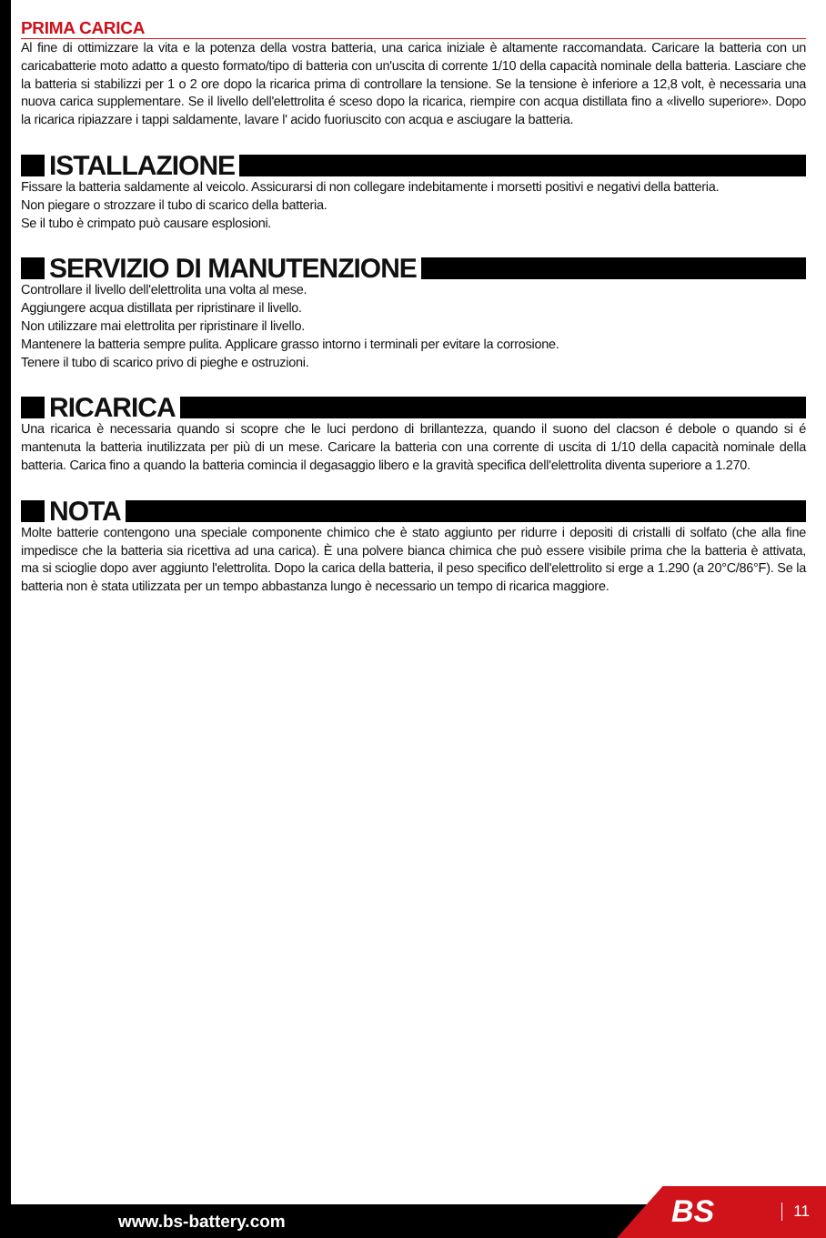PRIMA CARICA
Al fine di ottimizzare la vita e la potenza della vostra batteria, una carica iniziale è altamente raccomandata. Caricare la batteria con un caricabatterie moto adatto a questo formato/tipo di batteria con un'uscita di corrente 1/10 della capacità nominale della batteria. Lasciare che la batteria si stabilizzi per 1 o 2 ore dopo la ricarica prima di controllare la tensione. Se la tensione è inferiore a 12,8 volt, è necessaria una nuova carica supplementare. Se il livello dell'elettrolita é sceso dopo la ricarica, riempire con acqua distillata fino a «livello superiore». Dopo la ricarica ripiazzare i tappi saldamente, lavare l' acido fuoriuscito con acqua e asciugare la batteria.
ISTALLAZIONE
Fissare la batteria saldamente al veicolo. Assicurarsi di non collegare indebitamente i morsetti positivi e negativi della batteria.
Non piegare o strozzare il tubo di scarico della batteria.
Se il tubo è crimpato può causare esplosioni.
SERVIZIO DI MANUTENZIONE
Controllare il livello dell'elettrolita una volta al mese.
Aggiungere acqua distillata per ripristinare il livello.
Non utilizzare mai elettrolita per ripristinare il livello.
Mantenere la batteria sempre pulita. Applicare grasso intorno i terminali per evitare la corrosione.
Tenere il tubo di scarico privo di pieghe e ostruzioni.
RICARICA
Una ricarica è necessaria quando si scopre che le luci perdono di brillantezza, quando il suono del clacson é debole o quando si é mantenuta la batteria inutilizzata per più di un mese. Caricare la batteria con una corrente di uscita di 1/10 della capacità nominale della batteria. Carica fino a quando la batteria comincia il degasaggio libero e la gravità specifica dell'elettrolita diventa superiore a 1.270.
NOTA
Molte batterie contengono una speciale componente chimico che è stato aggiunto per ridurre i depositi di cristalli di solfato (che alla fine impedisce che la batteria sia ricettiva ad una carica). È una polvere bianca chimica che può essere visibile prima che la batteria è attivata, ma si scioglie dopo aver aggiunto l'elettrolita. Dopo la carica della batteria, il peso specifico dell'elettrolito si erge a 1.290 (a 20°C/86°F). Se la batteria non è stata utilizzata per un tempo abbastanza lungo è necessario un tempo di ricarica maggiore.
www.bs-battery.com BS 11